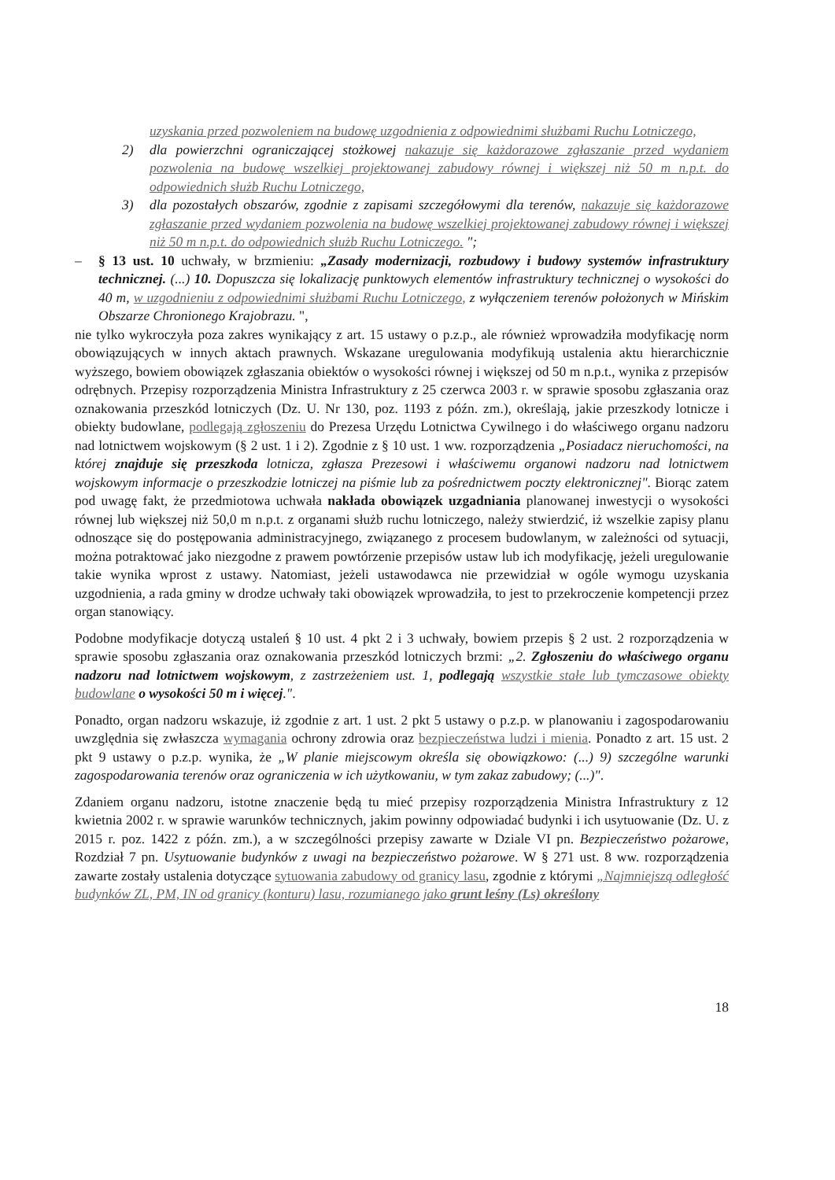uzyskania przed pozwoleniem na budowę uzgodnienia z odpowiednimi służbami Ruchu Lotniczego,
2) dla powierzchni ograniczającej stożkowej nakazuje się każdorazowe zgłaszanie przed wydaniem pozwolenia na budowę wszelkiej projektowanej zabudowy równej i większej niż 50 m n.p.t. do odpowiednich służb Ruchu Lotniczego,
3) dla pozostałych obszarów, zgodnie z zapisami szczegółowymi dla terenów, nakazuje się każdorazowe zgłaszanie przed wydaniem pozwolenia na budowę wszelkiej projektowanej zabudowy równej i większej niż 50 m n.p.t. do odpowiednich służb Ruchu Lotniczego. ";
– § 13 ust. 10 uchwały, w brzmieniu: „Zasady modernizacji, rozbudowy i budowy systemów infrastruktury technicznej. (...) 10. Dopuszcza się lokalizację punktowych elementów infrastruktury technicznej o wysokości do 40 m, w uzgodnieniu z odpowiednimi służbami Ruchu Lotniczego, z wyłączeniem terenów położonych w Mińskim Obszarze Chronionego Krajobrazu. ",
nie tylko wykroczyła poza zakres wynikający z art. 15 ustawy o p.z.p., ale również wprowadziła modyfikację norm obowiązujących w innych aktach prawnych. Wskazane uregulowania modyfikują ustalenia aktu hierarchicznie wyższego, bowiem obowiązek zgłaszania obiektów o wysokości równej i większej od 50 m n.p.t., wynika z przepisów odrębnych. Przepisy rozporządzenia Ministra Infrastruktury z 25 czerwca 2003 r. w sprawie sposobu zgłaszania oraz oznakowania przeszkód lotniczych (Dz. U. Nr 130, poz. 1193 z późn. zm.), określają, jakie przeszkody lotnicze i obiekty budowlane, podlegają zgłoszeniu do Prezesa Urzędu Lotnictwa Cywilnego i do właściwego organu nadzoru nad lotnictwem wojskowym (§ 2 ust. 1 i 2). Zgodnie z § 10 ust. 1 ww. rozporządzenia „Posiadacz nieruchomości, na której znajduje się przeszkoda lotnicza, zgłasza Prezesowi i właściwemu organowi nadzoru nad lotnictwem wojskowym informacje o przeszkodzie lotniczej na piśmie lub za pośrednictwem poczty elektronicznej". Biorąc zatem pod uwagę fakt, że przedmiotowa uchwała nakłada obowiązek uzgadniania planowanej inwestycji o wysokości równej lub większej niż 50,0 m n.p.t. z organami służb ruchu lotniczego, należy stwierdzić, iż wszelkie zapisy planu odnoszące się do postępowania administracyjnego, związanego z procesem budowlanym, w zależności od sytuacji, można potraktować jako niezgodne z prawem powtórzenie przepisów ustaw lub ich modyfikację, jeżeli uregulowanie takie wynika wprost z ustawy. Natomiast, jeżeli ustawodawca nie przewidział w ogóle wymogu uzyskania uzgodnienia, a rada gminy w drodze uchwały taki obowiązek wprowadziła, to jest to przekroczenie kompetencji przez organ stanowiący.
Podobne modyfikacje dotyczą ustaleń § 10 ust. 4 pkt 2 i 3 uchwały, bowiem przepis § 2 ust. 2 rozporządzenia w sprawie sposobu zgłaszania oraz oznakowania przeszkód lotniczych brzmi: „2. Zgłoszeniu do właściwego organu nadzoru nad lotnictwem wojskowym, z zastrzeżeniem ust. 1, podlegają wszystkie stałe lub tymczasowe obiekty budowlane o wysokości 50 m i więcej.".
Ponadto, organ nadzoru wskazuje, iż zgodnie z art. 1 ust. 2 pkt 5 ustawy o p.z.p. w planowaniu i zagospodarowaniu uwzględnia się zwłaszcza wymagania ochrony zdrowia oraz bezpieczeństwa ludzi i mienia. Ponadto z art. 15 ust. 2 pkt 9 ustawy o p.z.p. wynika, że „W planie miejscowym określa się obowiązkowo: (...) 9) szczególne warunki zagospodarowania terenów oraz ograniczenia w ich użytkowaniu, w tym zakaz zabudowy; (...)".
Zdaniem organu nadzoru, istotne znaczenie będą tu mieć przepisy rozporządzenia Ministra Infrastruktury z 12 kwietnia 2002 r. w sprawie warunków technicznych, jakim powinny odpowiadać budynki i ich usytuowanie (Dz. U. z 2015 r. poz. 1422 z późn. zm.), a w szczególności przepisy zawarte w Dziale VI pn. Bezpieczeństwo pożarowe, Rozdział 7 pn. Usytuowanie budynków z uwagi na bezpieczeństwo pożarowe. W § 271 ust. 8 ww. rozporządzenia zawarte zostały ustalenia dotyczące sytuowania zabudowy od granicy lasu, zgodnie z którymi „Najmniejszą odległość budynków ZL, PM, IN od granicy (konturu) lasu, rozumianego jako grunt leśny (Ls) określony
18